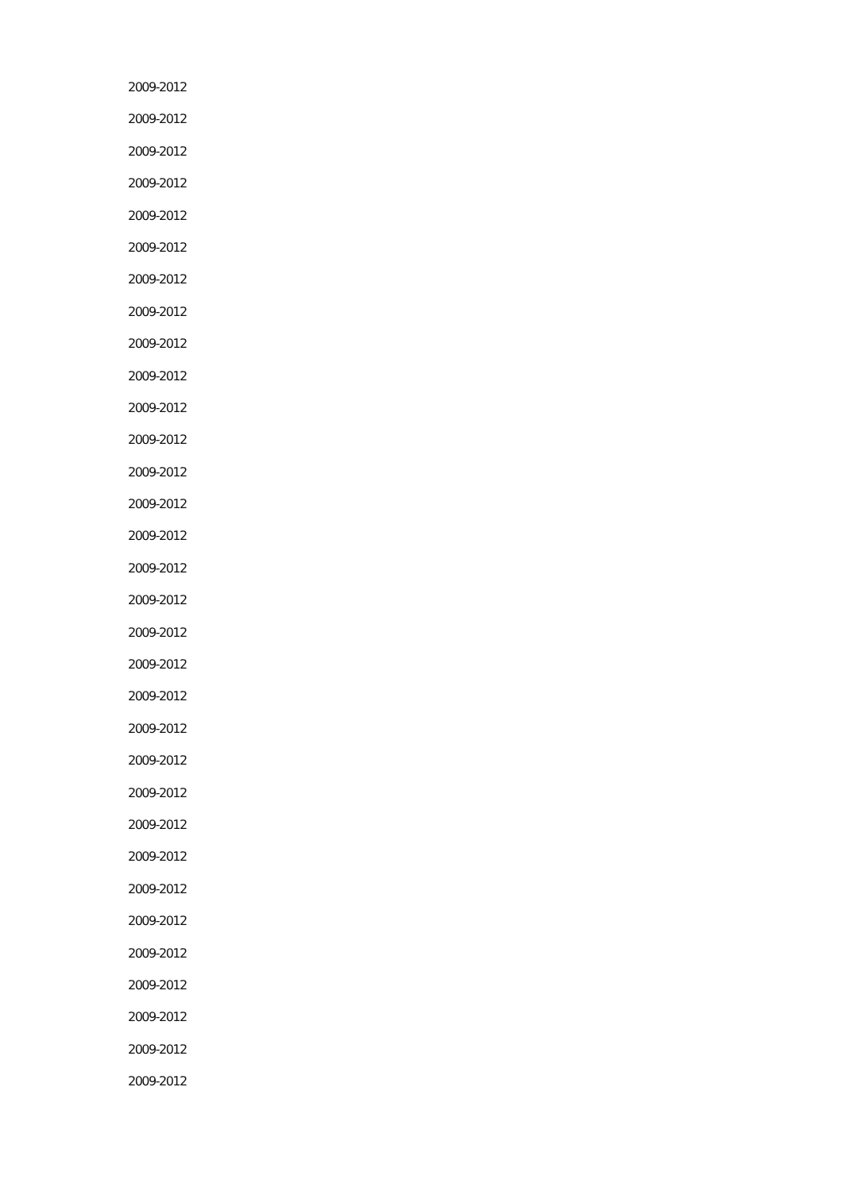2009-2012
2009-2012
2009-2012
2009-2012
2009-2012
2009-2012
2009-2012
2009-2012
2009-2012
2009-2012
2009-2012
2009-2012
2009-2012
2009-2012
2009-2012
2009-2012
2009-2012
2009-2012
2009-2012
2009-2012
2009-2012
2009-2012
2009-2012
2009-2012
2009-2012
2009-2012
2009-2012
2009-2012
2009-2012
2009-2012
2009-2012
2009-2012